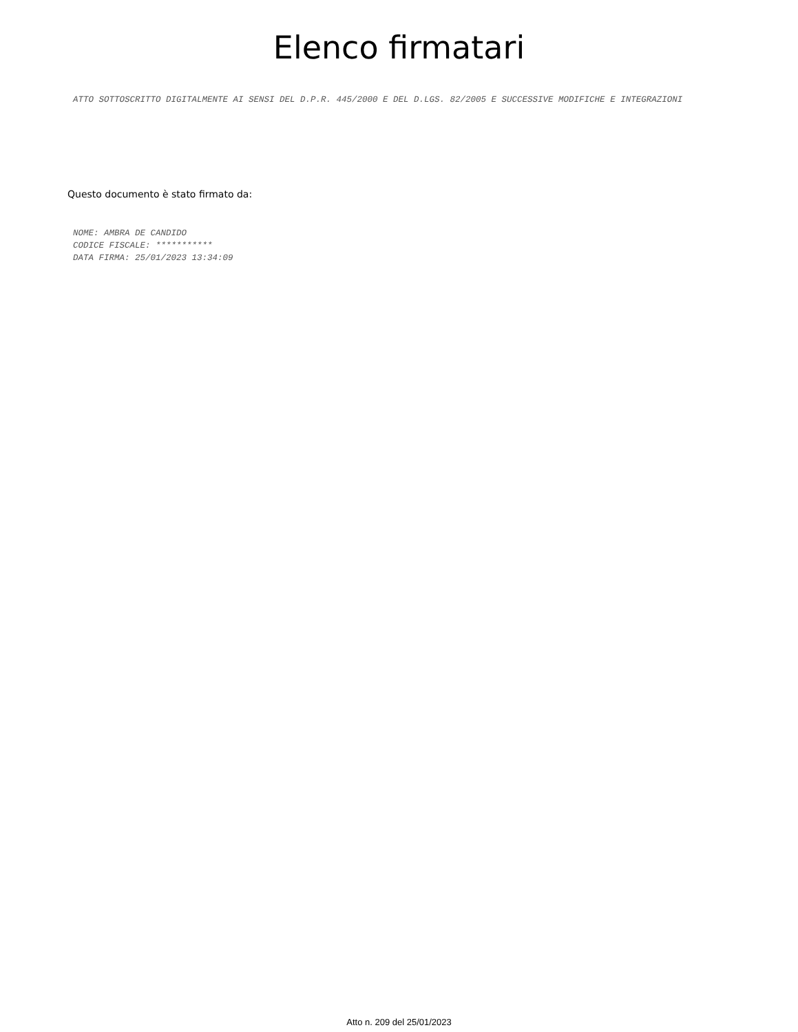Elenco firmatari
ATTO SOTTOSCRITTO DIGITALMENTE AI SENSI DEL D.P.R. 445/2000 E DEL D.LGS. 82/2005 E SUCCESSIVE MODIFICHE E INTEGRAZIONI
Questo documento è stato firmato da:
NOME: AMBRA DE CANDIDO
CODICE FISCALE: ***********
DATA FIRMA: 25/01/2023 13:34:09
Atto n. 209 del 25/01/2023